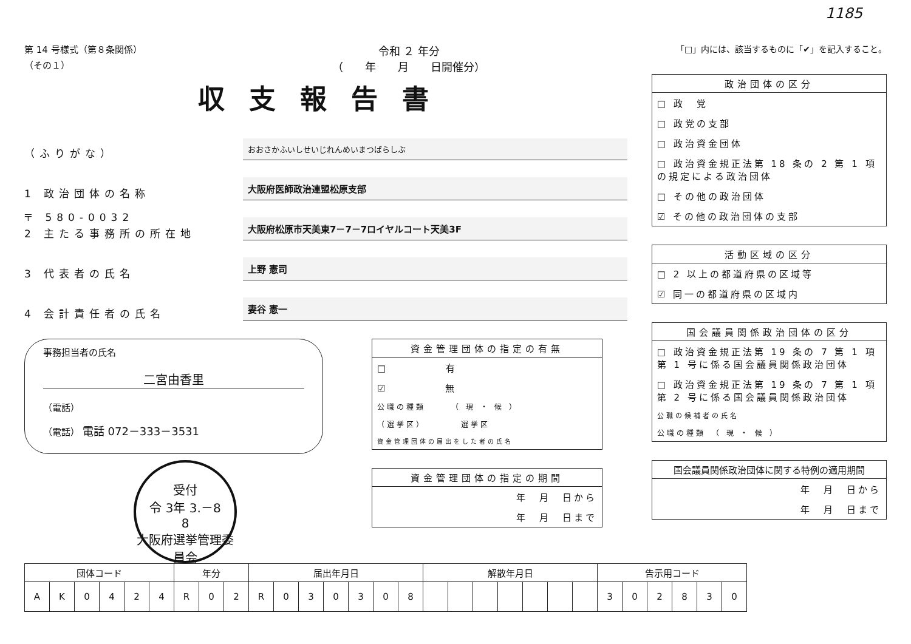1185
第 14 号様式（第８条関係）
（その１）
令和 ２ 年分
（　　年　　月　　日開催分）
「□」内には、該当するものに「✔」を記入すること。
収支報告書
（ふりがな）
おおさかふいしせいじれんめいまつばらしぶ
1 政治団体の名称
大阪府医師政治連盟松原支部
〒 580-0032
2 主たる事務所の所在地
大阪府松原市天美東7－7－7ロイヤルコート天美3F
3 代表者の氏名
上野 憲司
4 会計責任者の氏名
妻谷 憲一
事務担当者の氏名
二宮由香里
（電話）
（電話） 電話 072－333－3531
受付
令 3年 3.－8
8
大阪府選挙管理委員会
資金管理団体の指定の有無
□　　　　　有
☑　　　　　無
公職の種類　　　（ 現 ・ 候 ）
（選挙区）　　　　選挙区
資金管理団体の届出をした者の氏名
資金管理団体の指定の期間
年　月　日から
年　月　日まで
政治団体の区分
□ 政　党
□ 政党の支部
□ 政治資金団体
□ 政治資金規正法第 18 条の 2 第 1 項の規定による政治団体
□ その他の政治団体
☑ その他の政治団体の支部
活動区域の区分
□ 2 以上の都道府県の区域等
☑ 同一の都道府県の区域内
国会議員関係政治団体の区分
□ 政治資金規正法第 19 条の 7 第 1 項第 1 号に係る国会議員関係政治団体
□ 政治資金規正法第 19 条の 7 第 1 項第 2 号に係る国会議員関係政治団体
公職の候補者の氏名
公職の種類　（ 現 ・ 候 ）
国会議員関係政治団体に関する特例の適用期間
年　月　日から
年　月　日まで
| 団体コード | | | | | | 年分 | | | 届出年月日 | | | | | | | 解散年月日 | | | | | | | 告示用コード | | | | | |
| --- | --- | --- | --- | --- | --- | --- | --- | --- | --- | --- | --- | --- | --- | --- | --- | --- | --- | --- | --- | --- | --- | --- | --- | --- | --- | --- | --- | --- |
| A | K | 0 | 4 | 2 | 4 | R | 0 | 2 | R | 0 | 3 | 0 | 3 | 0 | 8 | | | | | | | | 3 | 0 | 2 | 8 | 3 | 0 |